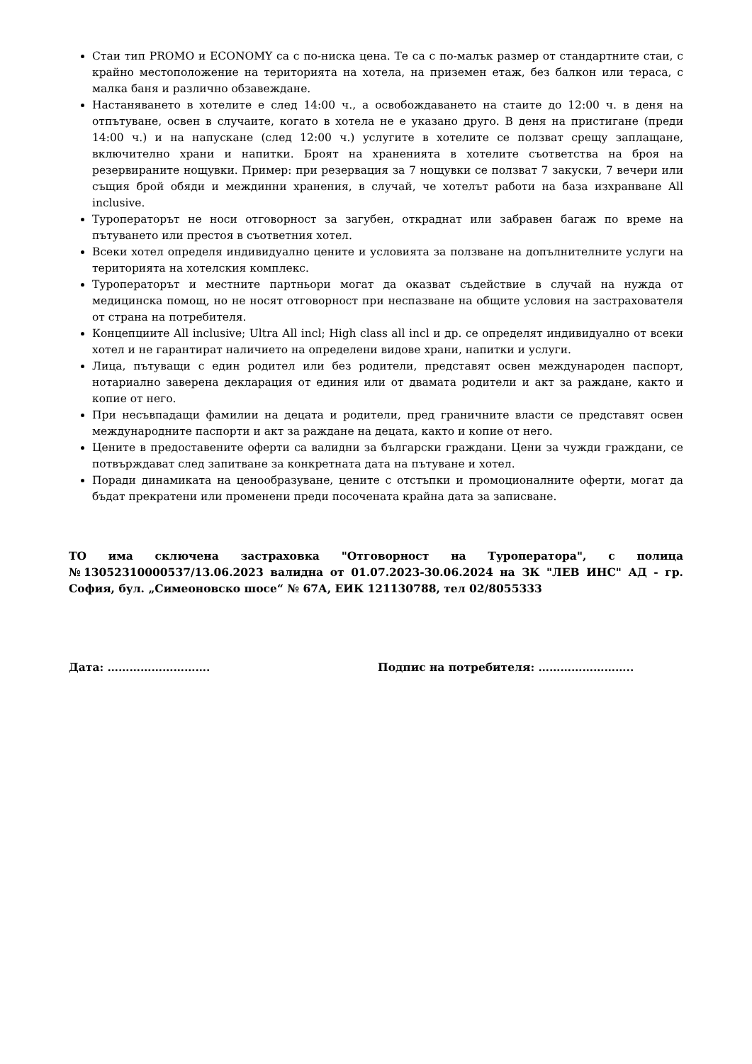Стаи тип PROMO и ECONOMY са с по-ниска цена. Те са с по-малък размер от стандартните стаи, с крайно местоположение на територията на хотела, на приземен етаж, без балкон или тераса, с малка баня и различно обзавеждане.
Настаняването в хотелите е след 14:00 ч., а освобождаването на стаите до 12:00 ч. в деня на отпътуване, освен в случаите, когато в хотела не е указано друго. В деня на пристигане (преди 14:00 ч.) и на напускане (след 12:00 ч.) услугите в хотелите се ползват срещу заплащане, включително храни и напитки. Броят на храненията в хотелите съответства на броя на резервираните нощувки. Пример: при резервация за 7 нощувки се ползват 7 закуски, 7 вечери или същия брой обяди и междинни хранения, в случай, че хотелът работи на база изхранване All inclusive.
Туроператорът не носи отговорност за загубен, откраднат или забравен багаж по време на пътуването или престоя в съответния хотел.
Всеки хотел определя индивидуално цените и условията за ползване на допълнителните услуги на територията на хотелския комплекс.
Туроператорът и местните партньори могат да оказват съдействие в случай на нужда от медицинска помощ, но не носят отговорност при неспазване на общите условия на застрахователя от страна на потребителя.
Концепциите All inclusive; Ultra All incl; High class all incl и др. се определят индивидуално от всеки хотел и не гарантират наличието на определени видове храни, напитки и услуги.
Лица, пътуващи с един родител или без родители, представят освен международен паспорт, нотариално заверена декларация от единия или от двамата родители и акт за раждане, както и копие от него.
При несъвпадащи фамилии на децата и родители, пред граничните власти се представят освен международните паспорти и акт за раждане на децата, както и копие от него.
Цените в предоставените оферти са валидни за български граждани. Цени за чужди граждани, се потвърждават след запитване за конкретната дата на пътуване и хотел.
Поради динамиката на ценообразуване, цените с отстъпки и промоционалните оферти, могат да бъдат прекратени или променени преди посочената крайна дата за записване.
ТО има сключена застраховка "Отговорност на Туроператора", с полица №13052310000537/13.06.2023 валидна от 01.07.2023-30.06.2024 на ЗК "ЛЕВ ИНС" АД - гр. София, бул. „Симеоновско шосе“ № 67А, ЕИК 121130788, тел 02/8055333
Дата: ………………………. Подпис на потребителя: ……………………..